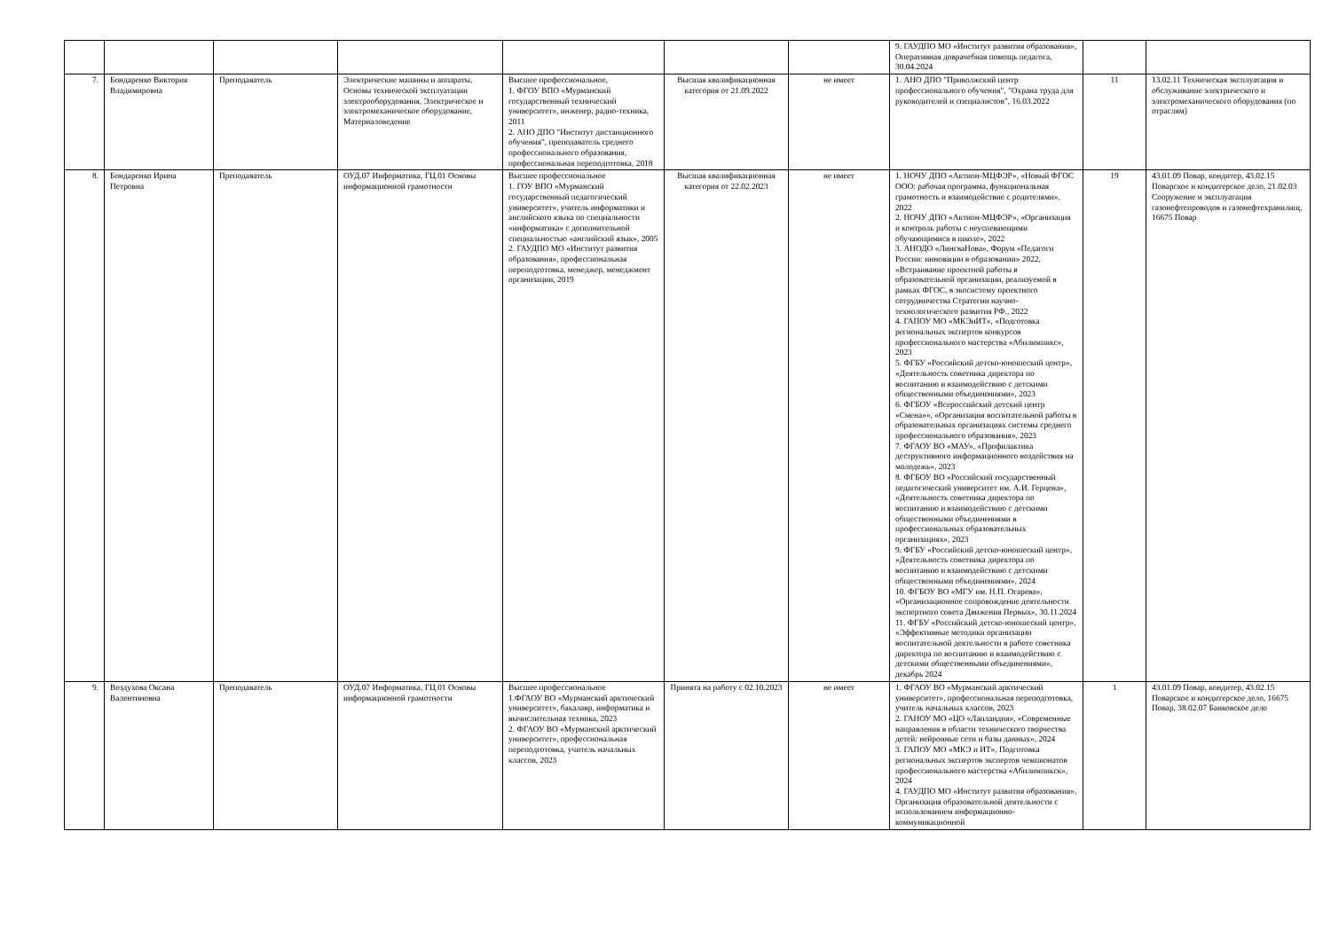| | | | | | | | 9. ГАУДПО МО «Институт развития образования», Оперативная доврачебная помощь педагога, 30.04.2024 | | |
| 7. | Бондаренко Виктория Владимировна | Преподаватель | Электрические машины и аппараты, Основы технической эксплуатации электрооборудования, Электрическое и электромеханическое оборудование, Материаловедение | Высшее профессиональное, 1. ФГОУ ВПО «Мурманский государственный технический университет», инженер, радио-техника, 2011 2. АНО ДПО "Институт дистанционного обучения", преподаватель среднего профессионального образования, профессиональная переподготовка, 2018 | Высшая квалификационная категория от 21.09.2022 | не имеет | 1. АНО ДПО "Приволжский центр профессионального обучения", "Охрана труда для руководителей и специалистов", 16.03.2022 | 11 | 13.02.11 Техническая эксплуатация и обслуживание электрического и электромеханического оборудования (по отраслям) |
| 8. | Бондаренко Ирина Петровна | Преподаватель | ОУД.07 Информатика, ГЦ.01 Основы информационной грамотности | Высшее профессиональное 1. ГОУ ВПО «Мурманский государственный педагогический университет», учитель информатики и английского языка по специальности «информатика» с дополнительной специальностью «английский язык», 2005 2. ГАУДПО МО «Институт развития образования», профессиональная переподготовка, менеджер, менеджмент организации, 2019 | Высшая квалификационная категория от 22.02.2023 | не имеет | 1. НОЧУ ДПО «Актион-МЦФЭР», «Новый ФГОС ООО: рабочая программа, функциональная грамотность и взаимодействие с родителями», 2022 2. НОЧУ ДПО «Актион-МЦФЭР», «Организация и контроль работы с неуспевающими обучающимися в школе», 2022 3. АНОДО «ЛингваНова», Форум «Педагоги России: инновации в образовании» 2022, «Встраивание проектной работы в образовательной организации, реализуемой в рамках ФГОС, в экосистему проектного сотрудничества Стратегии научно-технологического развития РФ., 2022 4. ГАПОУ МО «МКЭиИТ», «Подготовка региональных экспертов конкурсов профессионального мастерства «Абилимпикс», 2023 5. ФГБУ «Российский детско-юношеский центр», «Деятельность советника директора по воспитанию и взаимодействию с детскими общественными объединениями», 2023 6. ФГБОУ «Всероссийский детский центр «Смена»», «Организация воспитательной работы в образовательных организациях системы среднего профессионального образования», 2023 7. ФГАОУ ВО «МАУ», «Профилактика деструктивного информационного воздействия на молодежь», 2023 8. ФГБОУ ВО «Российский государственный педагогический университет им. А.И. Герцена», «Деятельность советника директора по воспитанию и взаимодействию с детскими общественными объединениями в профессиональных образовательных организациях», 2023 9. ФГБУ «Российский детско-юношеский центр», «Деятельность советника директора по воспитанию и взаимодействию с детскими общественными объединениями», 2024 10. ФГБОУ ВО «МГУ им. Н.П. Огарева», «Организационное сопровождение деятельности экспертного совета Движения Первых», 30.11.2024 11. ФГБУ «Российский детско-юношеский центр», «Эффективные методики организации воспитательной деятельности в работе советника директора по воспитанию и взаимодействию с детскими общественными объединениями», декабрь 2024 | 19 | 43.01.09 Повар, кондитер, 43.02.15 Поварское и кондитерское дело, 21.02.03 Сооружение и эксплуатация газонефтепроводов и газонефтехранилищ, 16675 Повар |
| 9. | Воздухова Оксана Валентиновна | Преподаватель | ОУД.07 Информатика, ГЦ.01 Основы информационной грамотности | Высшее профессиональное 1.ФГАОУ ВО «Мурманский арктический университет», бакалавр, информатика и вычислительная техника, 2023 2. ФГАОУ ВО «Мурманский арктический университет», профессиональная переподготовка, учитель начальных классов, 2023 | Принята на работу с 02.10.2023 | не имеет | 1. ФГАОУ ВО «Мурманский арктический университет», профессиональная переподготовка, учитель начальных классов, 2023 2. ГАНОУ МО «ЦО «Лапландия», «Современные направления в области технического творчества детей: нейронные сети и базы данных», 2024 3. ГАПОУ МО «МКЭ и ИТ», Подготовка региональных экспертов экспертов чемпионатов профессионального мастерства «Абилимпикск», 2024 4. ГАУДПО МО «Институт развития образования», Организация образовательной деятельности с использованием информационно-коммуникационной | 1 | 43.01.09 Повар, кондитер, 43.02.15 Поварское и кондитерское дело, 16675 Повар, 38.02.07 Банковское дело |